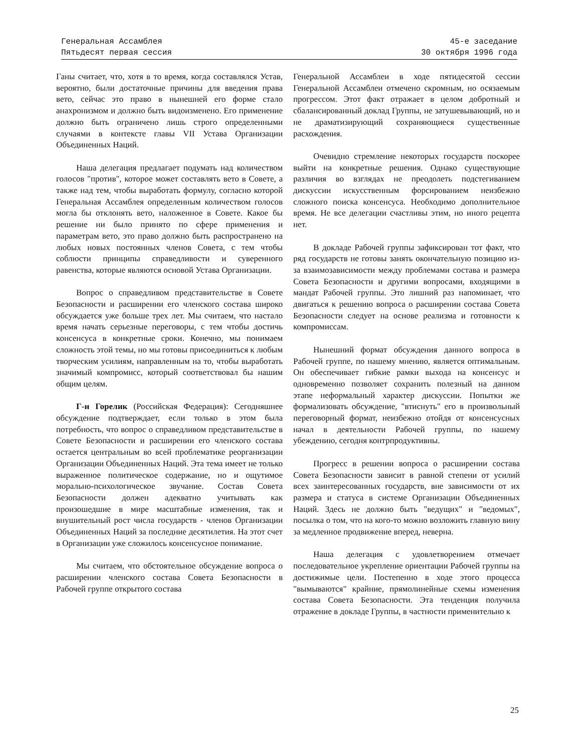Генеральная Ассамблея
Пятьдесят первая сессия
45-е заседание
30 октября 1996 года
Ганы считает, что, хотя в то время, когда составлялся Устав, вероятно, были достаточные причины для введения права вето, сейчас это право в нынешней его форме стало анахронизмом и должно быть видоизменено. Его применение должно быть ограничено лишь строго определенными случаями в контексте главы VII Устава Организации Объединенных Наций.
Наша делегация предлагает подумать над количеством голосов "против", которое может составлять вето в Совете, а также над тем, чтобы выработать формулу, согласно которой Генеральная Ассамблея определенным количеством голосов могла бы отклонять вето, наложенное в Совете. Какое бы решение ни было принято по сфере применения и параметрам вето, это право должно быть распространено на любых новых постоянных членов Совета, с тем чтобы соблюсти принципы справедливости и суверенного равенства, которые являются основой Устава Организации.
Вопрос о справедливом представительстве в Совете Безопасности и расширении его членского состава широко обсуждается уже больше трех лет. Мы считаем, что настало время начать серьезные переговоры, с тем чтобы достичь консенсуса в конкретные сроки. Конечно, мы понимаем сложность этой темы, но мы готовы присоединиться к любым творческим усилиям, направленным на то, чтобы выработать значимый компромисс, который соответствовал бы нашим общим целям.
Г-н Горелик (Российская Федерация): Сегодняшнее обсуждение подтверждает, если только в этом была потребность, что вопрос о справедливом представительстве в Совете Безопасности и расширении его членского состава остается центральным во всей проблематике реорганизации Организации Объединенных Наций. Эта тема имеет не только выраженное политическое содержание, но и ощутимое морально-психологическое звучание. Состав Совета Безопасности должен адекватно учитывать как произошедшие в мире масштабные изменения, так и внушительный рост числа государств - членов Организации Объединенных Наций за последние десятилетия. На этот счет в Организации уже сложилось консенсусное понимание.
Мы считаем, что обстоятельное обсуждение вопроса о расширении членского состава Совета Безопасности в Рабочей группе открытого состава
Генеральной Ассамблеи в ходе пятидесятой сессии Генеральной Ассамблеи отмечено скромным, но осязаемым прогрессом. Этот факт отражает в целом добротный и сбалансированный доклад Группы, не затушевывающий, но и не драматизирующий сохраняющиеся существенные расхождения.
Очевидно стремление некоторых государств поскорее выйти на конкретные решения. Однако существующие различия во взглядах не преодолеть подстегиванием дискуссии искусственным форсированием неизбежно сложного поиска консенсуса. Необходимо дополнительное время. Не все делегации счастливы этим, но иного рецепта нет.
В докладе Рабочей группы зафиксирован тот факт, что ряд государств не готовы занять окончательную позицию из-за взаимозависимости между проблемами состава и размера Совета Безопасности и другими вопросами, входящими в мандат Рабочей группы. Это лишний раз напоминает, что двигаться к решению вопроса о расширении состава Совета Безопасности следует на основе реализма и готовности к компромиссам.
Нынешний формат обсуждения данного вопроса в Рабочей группе, по нашему мнению, является оптимальным. Он обеспечивает гибкие рамки выхода на консенсус и одновременно позволяет сохранить полезный на данном этапе неформальный характер дискуссии. Попытки же формализовать обсуждение, "втиснуть" его в произвольный переговорный формат, неизбежно отойдя от консенсусных начал в деятельности Рабочей группы, по нашему убеждению, сегодня контрпродуктивны.
Прогресс в решении вопроса о расширении состава Совета Безопасности зависит в равной степени от усилий всех заинтересованных государств, вне зависимости от их размера и статуса в системе Организации Объединенных Наций. Здесь не должно быть "ведущих" и "ведомых", посылка о том, что на кого-то можно возложить главную вину за медленное продвижение вперед, неверна.
Наша делегация с удовлетворением отмечает последовательное укрепление ориентации Рабочей группы на достижимые цели. Постепенно в ходе этого процесса "вымываются" крайние, прямолинейные схемы изменения состава Совета Безопасности. Эта тенденция получила отражение в докладе Группы, в частности применительно к
25